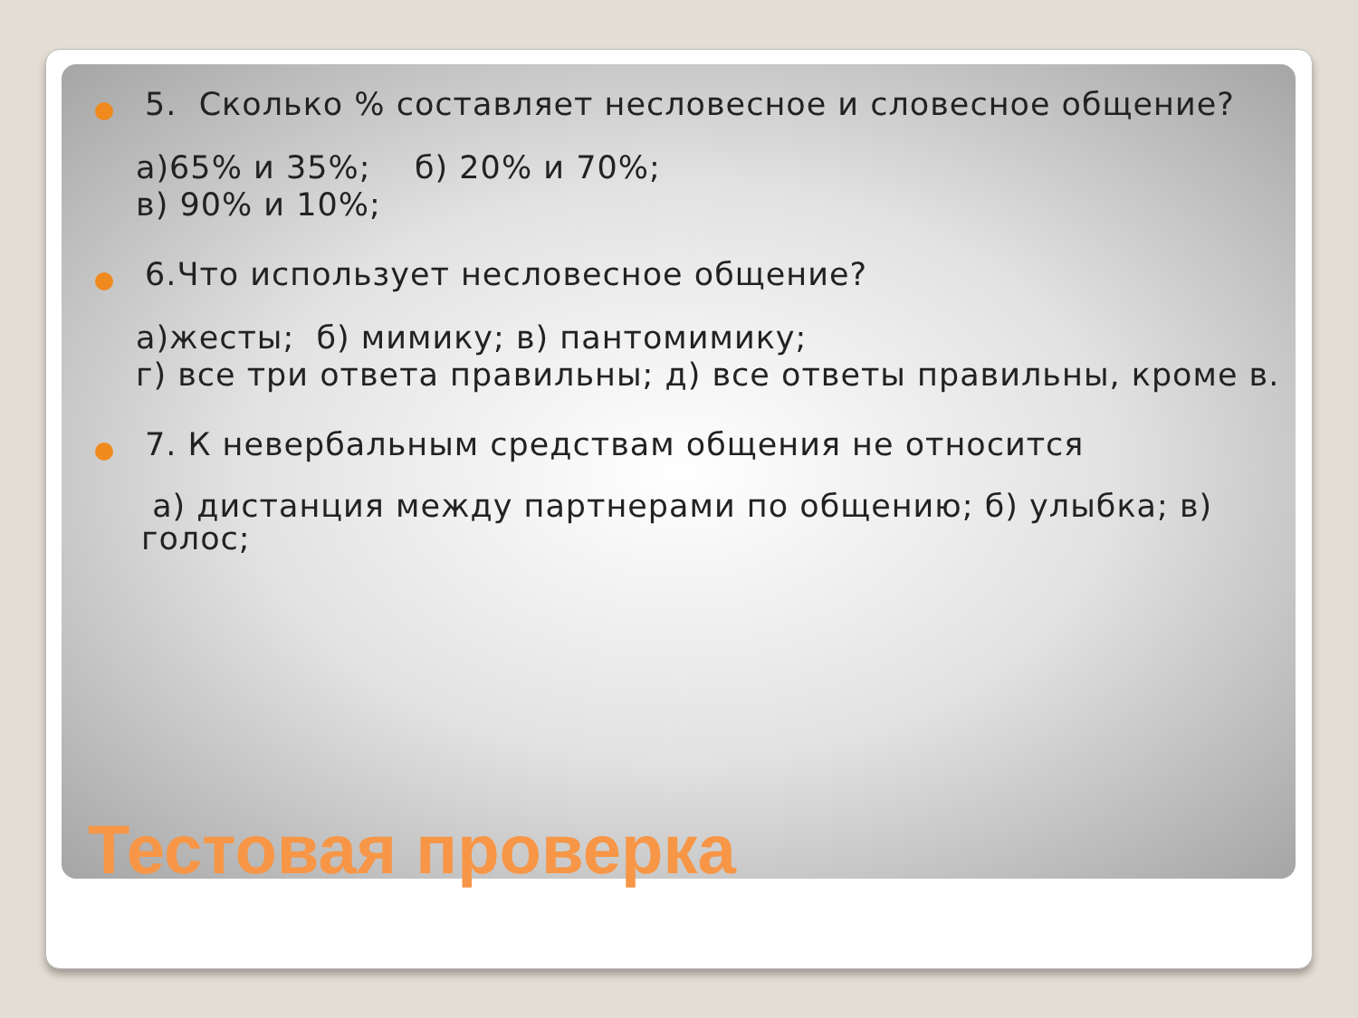5. Сколько % составляет несловесное и словесное общение?
а)65% и 35%; б) 20% и 70%;
в) 90% и 10%;
6.Что использует несловесное общение?
а)жесты; б) мимику; в) пантомимику;
г) все три ответа правильны; д) все ответы правильны, кроме в.
7. К невербальным средствам общения не относится
а) дистанция между партнерами по общению; б) улыбка; в) голос;
Тестовая проверка